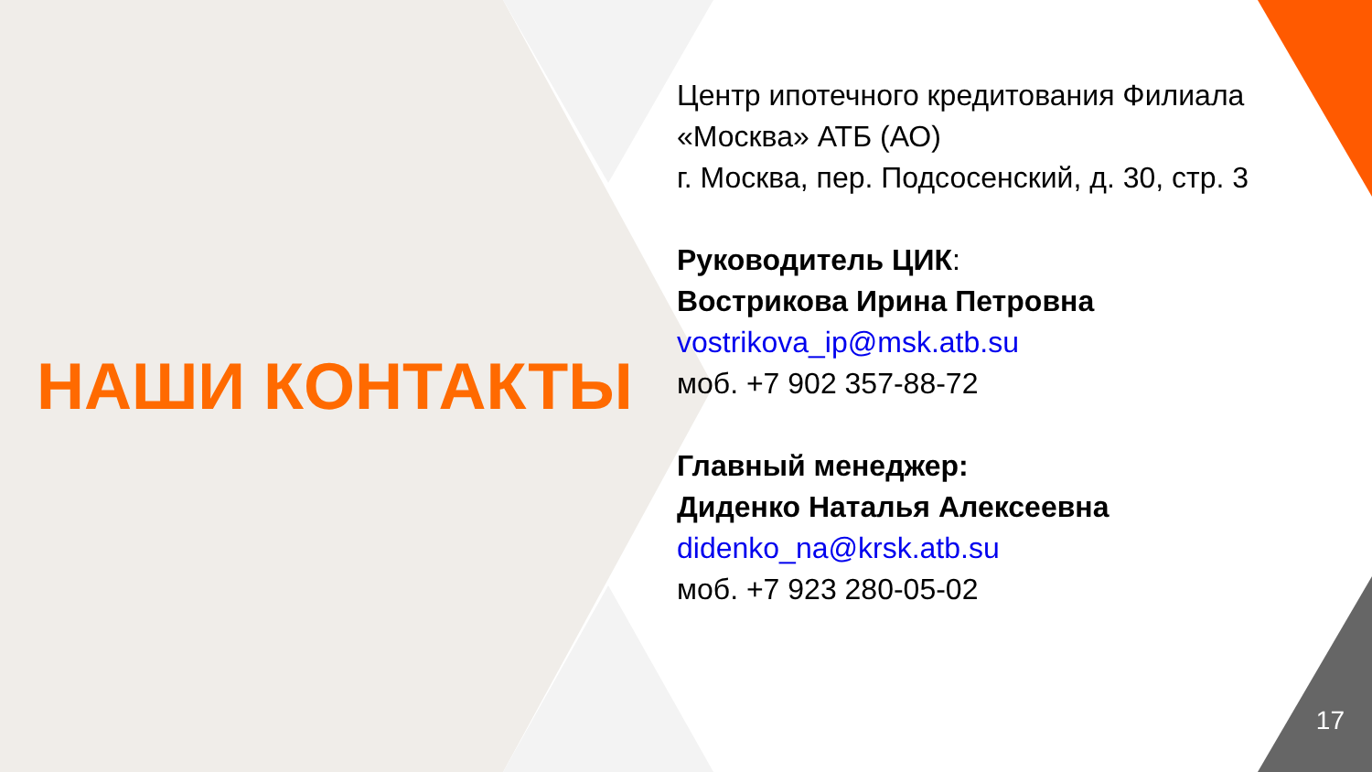НАШИ КОНТАКТЫ
Центр ипотечного кредитования Филиала
«Москва» АТБ (АО)
г. Москва, пер. Подсосенский, д. 30, стр. 3
Руководитель ЦИК:
Вострикова Ирина Петровна
vostrikova_ip@msk.atb.su
моб. +7 902 357-88-72
Главный менеджер:
Диденко Наталья Алексеевна
didenko_na@krsk.atb.su
моб. +7 923 280-05-02
17